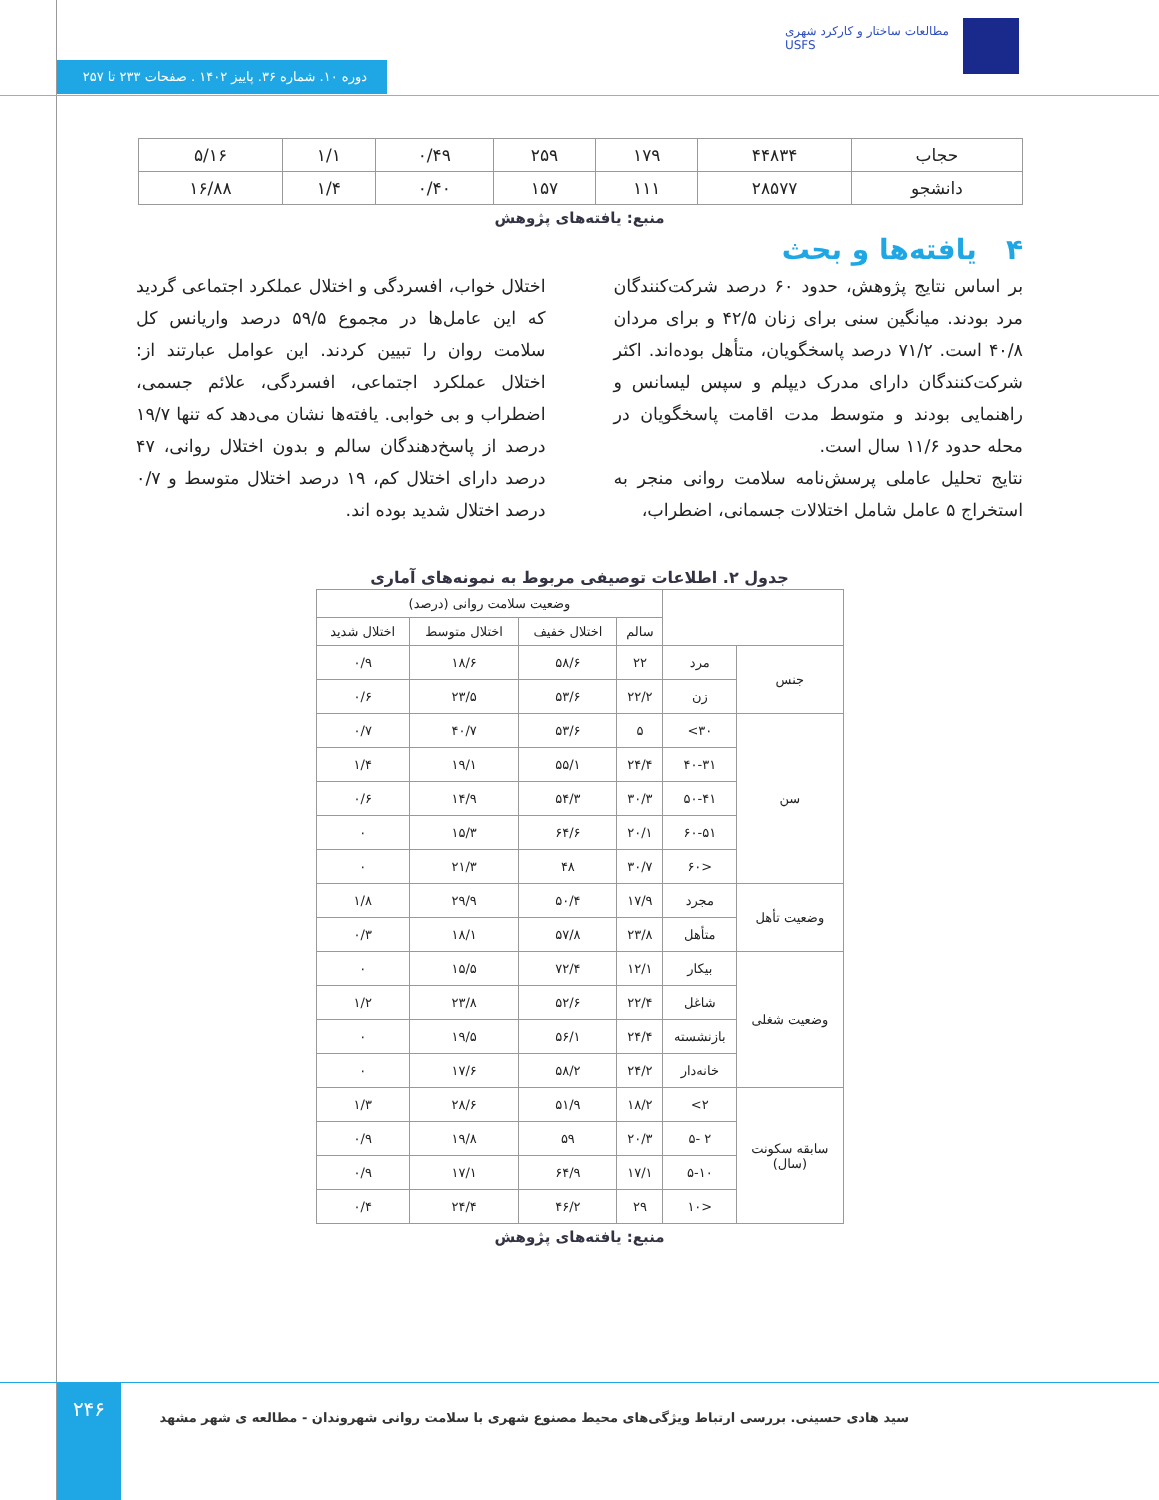مطالعات ساختار و کارکرد شهری
USFS
دوره ۱۰. شماره ۳۶. پاییز ۱۴۰۲ . صفحات ۲۳۳ تا ۲۵۷
| حجاب | ۴۴۸۳۴ | ۱۷۹ | ۲۵۹ | ۰/۴۹ | ۱/۱ | ۵/۱۶ |
| دانشجو | ۲۸۵۷۷ | ۱۱۱ | ۱۵۷ | ۰/۴۰ | ۱/۴ | ۱۶/۸۸ |
منبع: یافته‌های پژوهش
۴ یافته‌ها و بحث
بر اساس نتایج پژوهش، حدود ۶۰ درصد شرکت‌کنندگان مرد بودند. میانگین سنی برای زنان ۴۲/۵ و برای مردان ۴۰/۸ است. ۷۱/۲ درصد پاسخگویان، متأهل بوده‌اند. اکثر شرکت‌کنندگان دارای مدرک دیپلم و سپس لیسانس و راهنمایی بودند و متوسط مدت اقامت پاسخگویان در محله حدود ۱۱/۶ سال است.
نتایج تحلیل عاملی پرسش‌نامه سلامت روانی منجر به استخراج ۵ عامل شامل اختلالات جسمانی، اضطراب،
اختلال خواب، افسردگی و اختلال عملکرد اجتماعی گردید که این عامل‌ها در مجموع ۵۹/۵ درصد واریانس کل سلامت روان را تبیین کردند. این عوامل عبارتند از: اختلال عملکرد اجتماعی، افسردگی، علائم جسمی، اضطراب و بی خوابی. یافته‌ها نشان می‌دهد که تنها ۱۹/۷ درصد از پاسخ‌دهندگان سالم و بدون اختلال روانی، ۴۷ درصد دارای اختلال کم، ۱۹ درصد اختلال متوسط و ۰/۷ درصد اختلال شدید بوده اند.
جدول ۲. اطلاعات توصیفی مربوط به نمونه‌های آماری
| | | وضعیت سلامت روانی (درصد) | | | |
| --- | --- | --- | --- | --- | --- |
| | | سالم | اختلال خفیف | اختلال متوسط | اختلال شدید |
| جنس | مرد | ۲۲ | ۵۸/۶ | ۱۸/۶ | ۰/۹ |
| | زن | ۲۲/۲ | ۵۳/۶ | ۲۳/۵ | ۰/۶ |
| سن | ۳۰> | ۵ | ۵۳/۶ | ۴۰/۷ | ۰/۷ |
| | ۴۰-۳۱ | ۲۴/۴ | ۵۵/۱ | ۱۹/۱ | ۱/۴ |
| | ۵۰-۴۱ | ۳۰/۳ | ۵۴/۳ | ۱۴/۹ | ۰/۶ |
| | ۶۰-۵۱ | ۲۰/۱ | ۶۴/۶ | ۱۵/۳ | ۰ |
| | <۶۰ | ۳۰/۷ | ۴۸ | ۲۱/۳ | ۰ |
| وضعیت تأهل | مجرد | ۱۷/۹ | ۵۰/۴ | ۲۹/۹ | ۱/۸ |
| | متأهل | ۲۳/۸ | ۵۷/۸ | ۱۸/۱ | ۰/۳ |
| وضعیت شغلی | بیکار | ۱۲/۱ | ۷۲/۴ | ۱۵/۵ | ۰ |
| | شاغل | ۲۲/۴ | ۵۲/۶ | ۲۳/۸ | ۱/۲ |
| | بازنشسته | ۲۴/۴ | ۵۶/۱ | ۱۹/۵ | ۰ |
| | خانه‌دار | ۲۴/۲ | ۵۸/۲ | ۱۷/۶ | ۰ |
| سابقه سکونت (سال) | ۲> | ۱۸/۲ | ۵۱/۹ | ۲۸/۶ | ۱/۳ |
| | ۲ -۵ | ۲۰/۳ | ۵۹ | ۱۹/۸ | ۰/۹ |
| | ۵-۱۰ | ۱۷/۱ | ۶۴/۹ | ۱۷/۱ | ۰/۹ |
| | <۱۰ | ۲۹ | ۴۶/۲ | ۲۴/۴ | ۰/۴ |
منبع: یافته‌های پژوهش
۲۴۶
سید هادی حسینی. بررسی ارتباط ویژگی‌های محیط مصنوع شهری با سلامت روانی شهروندان - مطالعه ی شهر مشهد